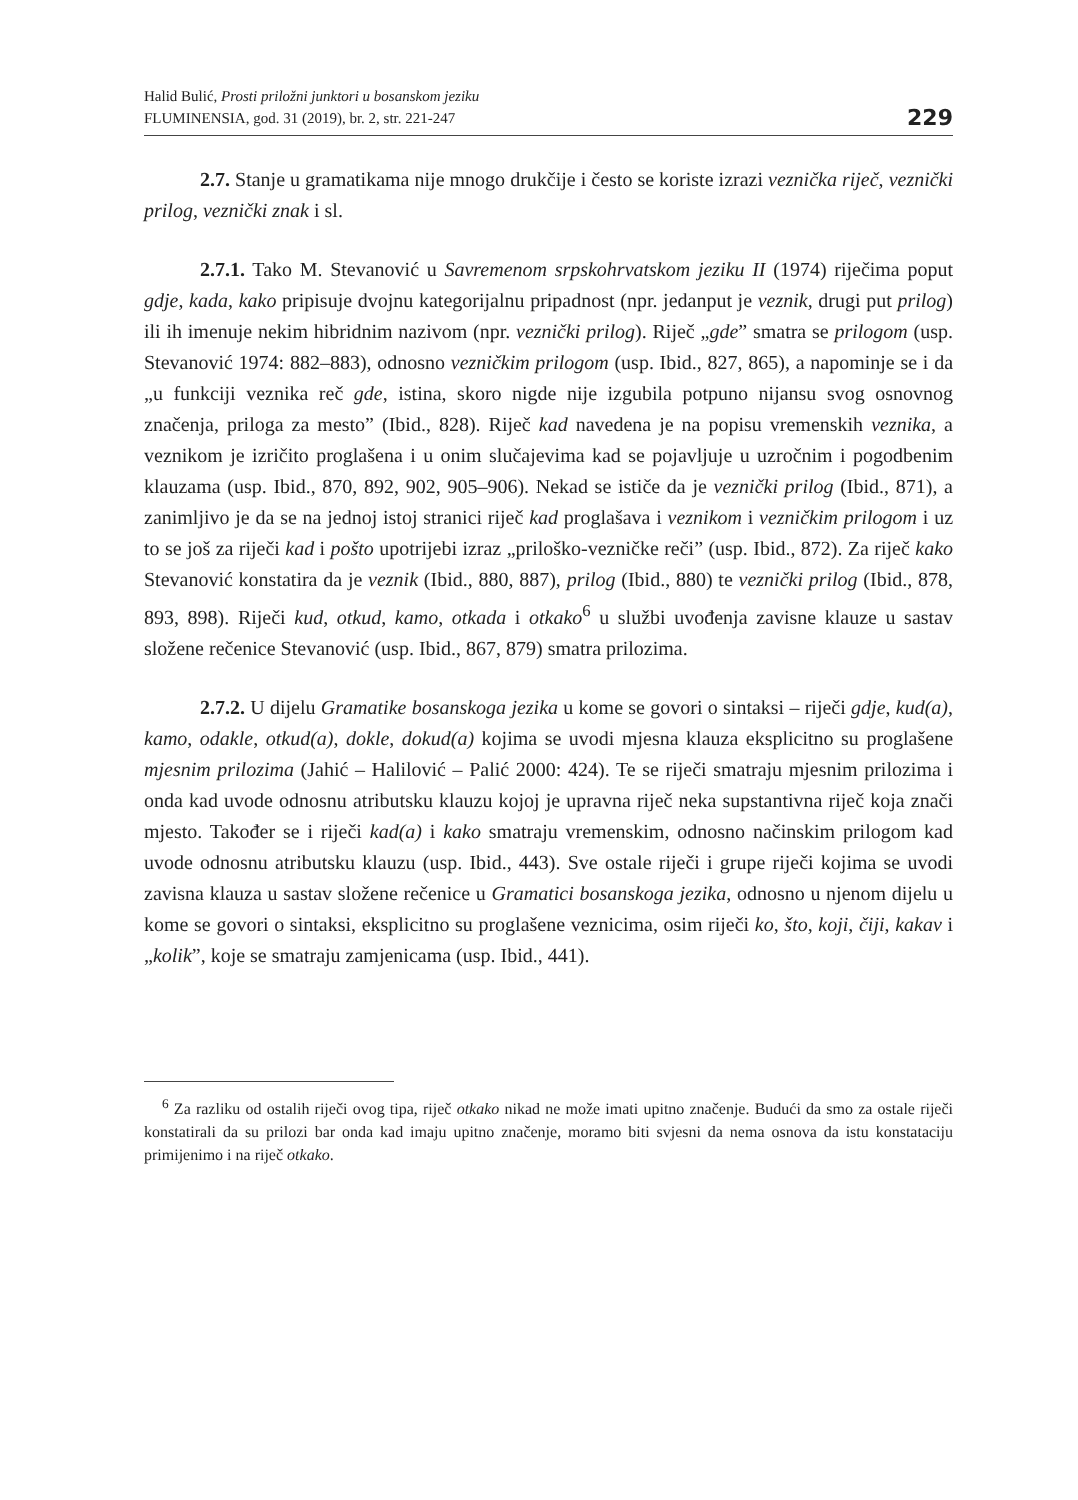Halid Bulić, Prosti priložni junktori u bosanskom jeziku
FLUMINENSIA, god. 31 (2019), br. 2, str. 221-247
229
2.7. Stanje u gramatikama nije mnogo drukčije i često se koriste izrazi veznička riječ, veznički prilog, veznički znak i sl.
2.7.1. Tako M. Stevanović u Savremenom srpskohrvatskom jeziku II (1974) riječima poput gdje, kada, kako pripisuje dvojnu kategorijalnu pripadnost (npr. jedanput je veznik, drugi put prilog) ili ih imenuje nekim hibridnim nazivom (npr. veznički prilog). Riječ „gde” smatra se prilogom (usp. Stevanović 1974: 882–883), odnosno vezničkim prilogom (usp. Ibid., 827, 865), a napominje se i da „u funkciji veznika reč gde, istina, skoro nigde nije izgubila potpuno nijansu svog osnovnog značenja, priloga za mesto” (Ibid., 828). Riječ kad navedena je na popisu vremenskih veznika, a veznikom je izričito proglašena i u onim slučajevima kad se pojavljuje u uzročnim i pogodbenim klauzama (usp. Ibid., 870, 892, 902, 905–906). Nekad se ističe da je veznički prilog (Ibid., 871), a zanimljivo je da se na jednoj istoj stranici riječ kad proglašava i veznikom i vezničkim prilogom i uz to se još za riječi kad i pošto upotrijebi izraz „priloško-vezničke reči” (usp. Ibid., 872). Za riječ kako Stevanović konstatira da je veznik (Ibid., 880, 887), prilog (Ibid., 880) te veznički prilog (Ibid., 878, 893, 898). Riječi kud, otkud, kamo, otkada i otkako<sup>6</sup> u službi uvođenja zavisne klauze u sastav složene rečenice Stevanović (usp. Ibid., 867, 879) smatra prilozima.
2.7.2. U dijelu Gramatike bosanskoga jezika u kome se govori o sintaksi – riječi gdje, kud(a), kamo, odakle, otkud(a), dokle, dokud(a) kojima se uvodi mjesna klauza eksplicitno su proglašene mjesnim prilozima (Jahić – Halilović – Palić 2000: 424). Te se riječi smatraju mjesnim prilozima i onda kad uvode odnosnu atributsku klauzu kojoj je upravna riječ neka supstantivna riječ koja znači mjesto. Također se i riječi kad(a) i kako smatraju vremenskim, odnosno načinskim prilogom kad uvode odnosnu atributsku klauzu (usp. Ibid., 443). Sve ostale riječi i grupe riječi kojima se uvodi zavisna klauza u sastav složene rečenice u Gramatici bosanskoga jezika, odnosno u njenom dijelu u kome se govori o sintaksi, eksplicitno su proglašene veznicima, osim riječi ko, što, koji, čiji, kakav i „kolik”, koje se smatraju zamjenicama (usp. Ibid., 441).
<sup>6</sup> Za razliku od ostalih riječi ovog tipa, riječ otkako nikad ne može imati upitno značenje. Budući da smo za ostale riječi konstatirali da su prilozi bar onda kad imaju upitno značenje, moramo biti svjesni da nema osnova da istu konstataciju primijenimo i na riječ otkako.